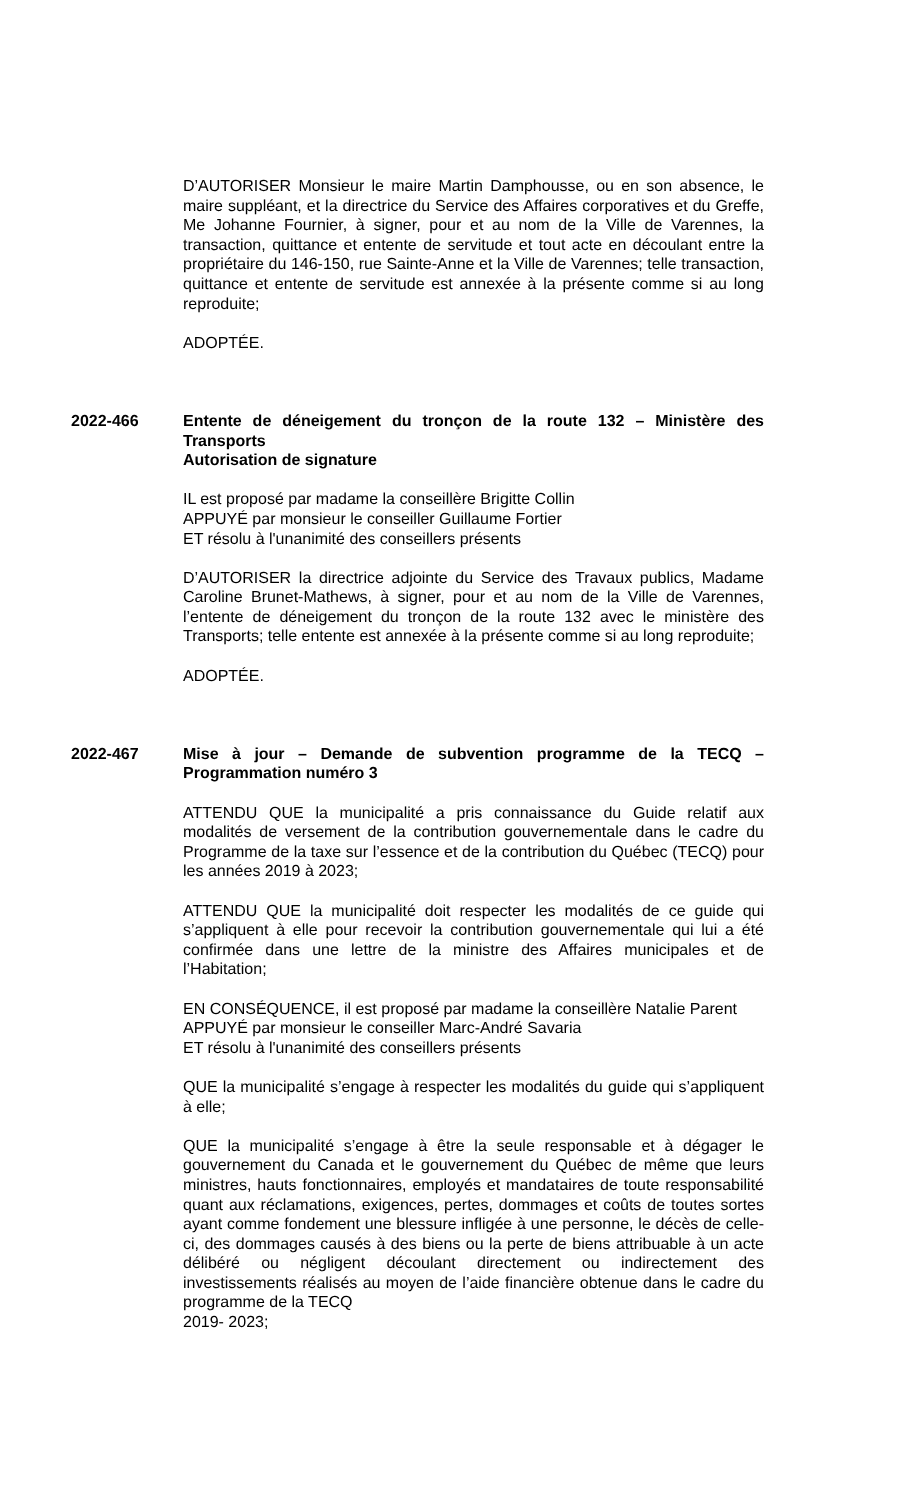D’AUTORISER Monsieur le maire Martin Damphousse, ou en son absence, le maire suppléant, et la directrice du Service des Affaires corporatives et du Greffe, Me Johanne Fournier, à signer, pour et au nom de la Ville de Varennes, la transaction, quittance et entente de servitude et tout acte en découlant entre la propriétaire du 146-150, rue Sainte-Anne et la Ville de Varennes; telle transaction, quittance et entente de servitude est annexée à la présente comme si au long reproduite;
ADOPTÉE.
2022-466 Entente de déneigement du tronçon de la route 132 – Ministère des Transports
Autorisation de signature
IL est proposé par madame la conseillère Brigitte Collin
APPUYÉ par monsieur le conseiller Guillaume Fortier
ET résolu à l'unanimité des conseillers présents
D’AUTORISER la directrice adjointe du Service des Travaux publics, Madame Caroline Brunet-Mathews, à signer, pour et au nom de la Ville de Varennes, l’entente de déneigement du tronçon de la route 132 avec le ministère des Transports; telle entente est annexée à la présente comme si au long reproduite;
ADOPTÉE.
2022-467 Mise à jour – Demande de subvention programme de la TECQ – Programmation numéro 3
ATTENDU QUE la municipalité a pris connaissance du Guide relatif aux modalités de versement de la contribution gouvernementale dans le cadre du Programme de la taxe sur l’essence et de la contribution du Québec (TECQ) pour les années 2019 à 2023;
ATTENDU QUE la municipalité doit respecter les modalités de ce guide qui s’appliquent à elle pour recevoir la contribution gouvernementale qui lui a été confirmée dans une lettre de la ministre des Affaires municipales et de l’Habitation;
EN CONSÉQUENCE, il est proposé par madame la conseillère Natalie Parent
APPUYÉ par monsieur le conseiller Marc-André Savaria
ET résolu à l'unanimité des conseillers présents
QUE la municipalité s’engage à respecter les modalités du guide qui s’appliquent à elle;
QUE la municipalité s’engage à être la seule responsable et à dégager le gouvernement du Canada et le gouvernement du Québec de même que leurs ministres, hauts fonctionnaires, employés et mandataires de toute responsabilité quant aux réclamations, exigences, pertes, dommages et coûts de toutes sortes ayant comme fondement une blessure infligée à une personne, le décès de celle-ci, des dommages causés à des biens ou la perte de biens attribuable à un acte délibéré ou négligent découlant directement ou indirectement des investissements réalisés au moyen de l’aide financière obtenue dans le cadre du programme de la TECQ
2019- 2023;